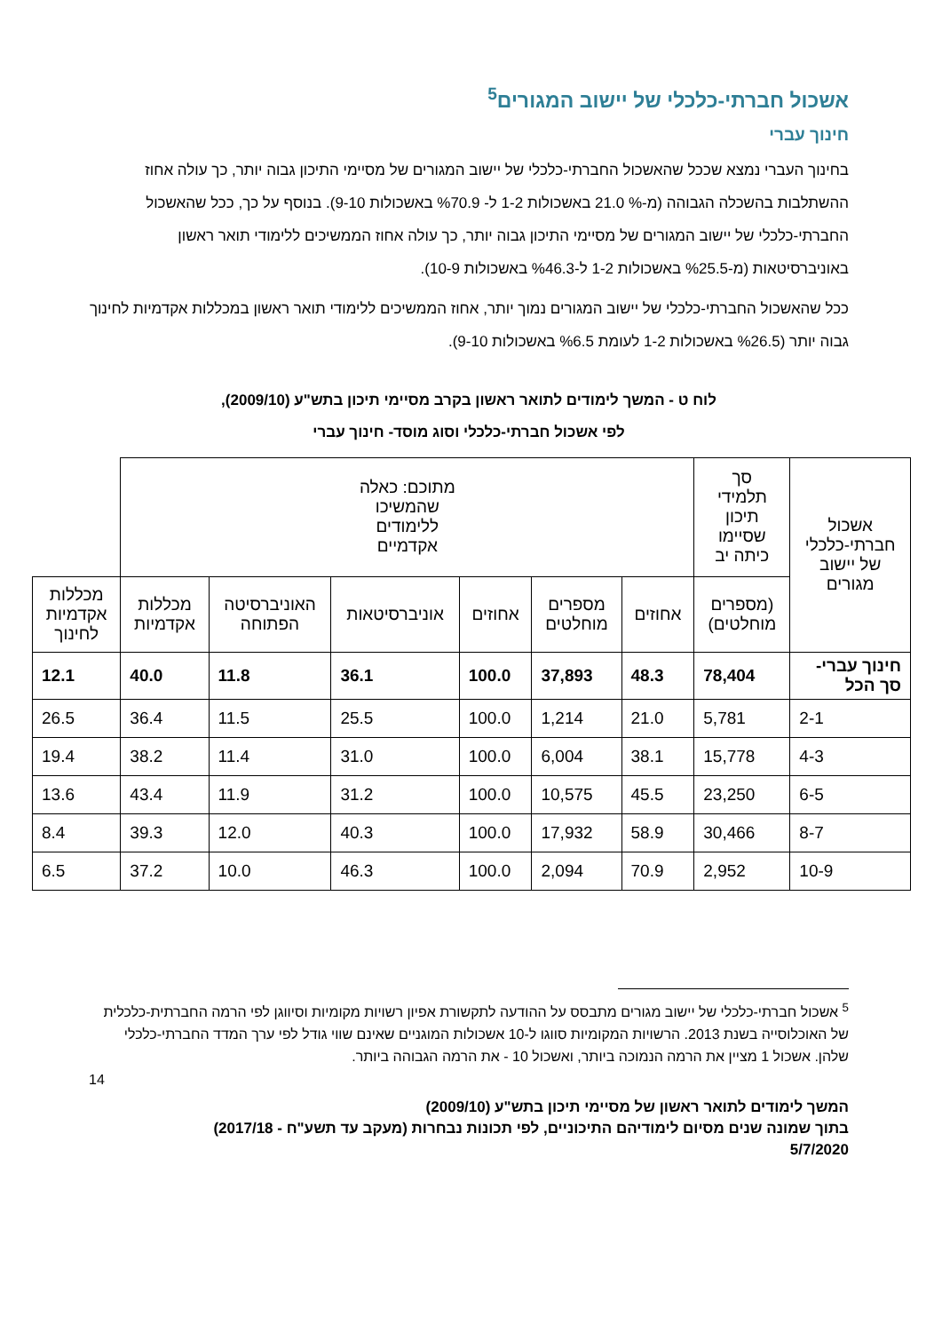אשכול חברתי-כלכלי של יישוב המגורים<sup>5</sup>
חינוך עברי
בחינוך העברי נמצא שככל שהאשכול החברתי-כלכלי של יישוב המגורים של מסיימי התיכון גבוה יותר, כך עולה אחוז ההשתלבות בהשכלה הגבוהה (מ-% 21.0 באשכולות 1-2 ל- %70.9 באשכולות 9-10). בנוסף על כך, ככל שהאשכול החברתי-כלכלי של יישוב המגורים של מסיימי התיכון גבוה יותר, כך עולה אחוז הממשיכים ללימודי תואר ראשון באוניברסיטאות (מ-%25.5 באשכולות 1-2 ל-%46.3 באשכולות 10-9).
ככל שהאשכול החברתי-כלכלי של יישוב המגורים נמוך יותר, אחוז הממשיכים ללימודי תואר ראשון במכללות אקדמיות לחינוך גבוה יותר (%26.5 באשכולות 1-2 לעומת %6.5 באשכולות 9-10).
לוח ט - המשך לימודים לתואר ראשון בקרב מסיימי תיכון בתש"ע (2009/10),
לפי אשכול חברתי-כלכלי וסוג מוסד- חינוך עברי
| אשכול חברתי-כלכלי של יישוב מגורים | סך תלמידי תיכון שסיימו כיתה יב | מתוכם: כאלה שהמשיכו ללימודים אקדמיים | | | | | | |
| --- | --- | --- | --- | --- | --- | --- | --- | --- |
| | (מספרים מוחלטים) | אחוזים | מספרים מוחלטים | אחוזים | אוניברסיטאות | האוניברסיטה הפתוחה | מכללות אקדמיות | מכללות אקדמיות לחינוך |
| חינוך עברי- סך הכל | 78,404 | 48.3 | 37,893 | 100.0 | 36.1 | 11.8 | 40.0 | 12.1 |
| 2-1 | 5,781 | 21.0 | 1,214 | 100.0 | 25.5 | 11.5 | 36.4 | 26.5 |
| 4-3 | 15,778 | 38.1 | 6,004 | 100.0 | 31.0 | 11.4 | 38.2 | 19.4 |
| 6-5 | 23,250 | 45.5 | 10,575 | 100.0 | 31.2 | 11.9 | 43.4 | 13.6 |
| 8-7 | 30,466 | 58.9 | 17,932 | 100.0 | 40.3 | 12.0 | 39.3 | 8.4 |
| 10-9 | 2,952 | 70.9 | 2,094 | 100.0 | 46.3 | 10.0 | 37.2 | 6.5 |
<sup>5</sup> אשכול חברתי-כלכלי של יישוב מגורים מתבסס על ההודעה לתקשורת אפיון רשויות מקומיות וסיווגן לפי הרמה החברתית-כלכלית של האוכלוסייה בשנת 2013. הרשויות המקומיות סווגו ל-10 אשכולות המוגניים שאינם שווי גודל לפי ערך המדד החברתי-כלכלי שלהן. אשכול 1 מציין את הרמה הנמוכה ביותר, ואשכול 10 - את הרמה הגבוהה ביותר.
14
המשך לימודים לתואר ראשון של מסיימי תיכון בתש"ע (2009/10)
בתוך שמונה שנים מסיום לימודיהם התיכוניים, לפי תכונות נבחרות (מעקב עד תשע"ח - 2017/18)
5/7/2020